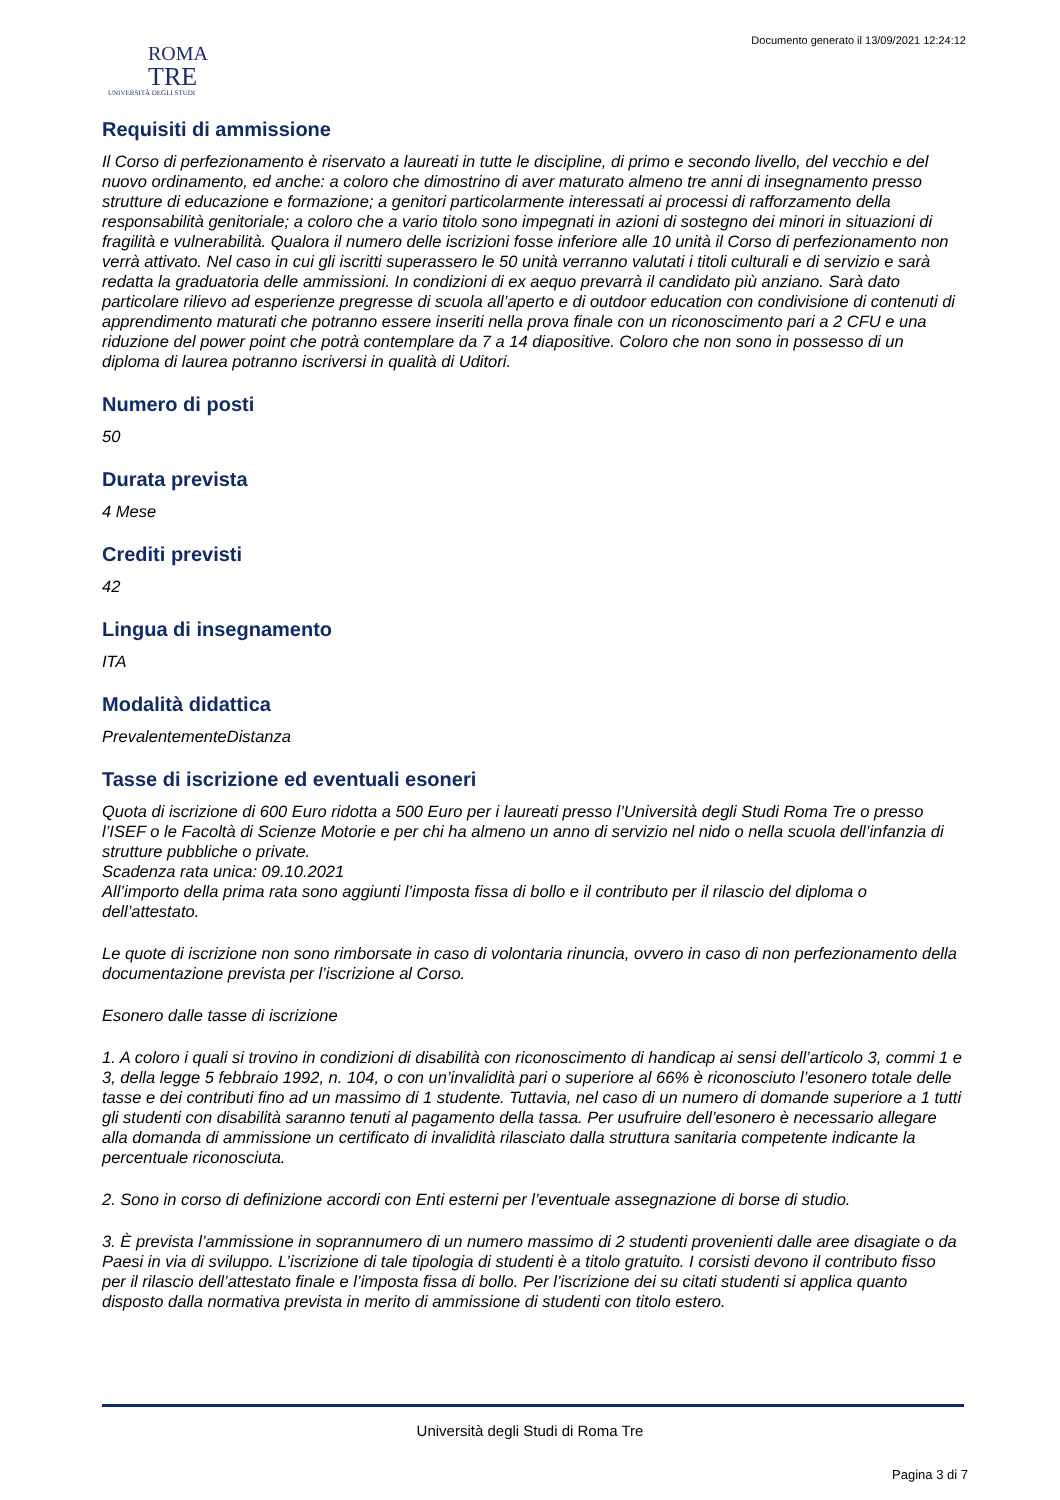Documento generato il 13/09/2021 12:24:12
ROMA
TRE
UNIVERSITÀ DEGLI STUDI
Requisiti di ammissione
Il Corso di perfezionamento è riservato a laureati in tutte le discipline, di primo e secondo livello, del vecchio e del nuovo ordinamento, ed anche: a coloro che dimostrino di aver maturato almeno tre anni di insegnamento presso strutture di educazione e formazione; a genitori particolarmente interessati ai processi di rafforzamento della responsabilità genitoriale; a coloro che a vario titolo sono impegnati in azioni di sostegno dei minori in situazioni di fragilità e vulnerabilità. Qualora il numero delle iscrizioni fosse inferiore alle 10 unità il Corso di perfezionamento non verrà attivato. Nel caso in cui gli iscritti superassero le 50 unità verranno valutati i titoli culturali e di servizio e sarà redatta la graduatoria delle ammissioni. In condizioni di ex aequo prevarrà il candidato più anziano. Sarà dato particolare rilievo ad esperienze pregresse di scuola all’aperto e di outdoor education con condivisione di contenuti di apprendimento maturati che potranno essere inseriti nella prova finale con un riconoscimento pari a 2 CFU e una riduzione del power point che potrà contemplare da 7 a 14 diapositive. Coloro che non sono in possesso di un diploma di laurea potranno iscriversi in qualità di Uditori.
Numero di posti
50
Durata prevista
4 Mese
Crediti previsti
42
Lingua di insegnamento
ITA
Modalità didattica
PrevalentementeDistanza
Tasse di iscrizione ed eventuali esoneri
Quota di iscrizione di 600 Euro ridotta a 500 Euro per i laureati presso l’Università degli Studi Roma Tre o presso l’ISEF o le Facoltà di Scienze Motorie e per chi ha almeno un anno di servizio nel nido o nella scuola dell’infanzia di strutture pubbliche o private.
Scadenza rata unica: 09.10.2021
All’importo della prima rata sono aggiunti l’imposta fissa di bollo e il contributo per il rilascio del diploma o dell’attestato.
Le quote di iscrizione non sono rimborsate in caso di volontaria rinuncia, ovvero in caso di non perfezionamento della documentazione prevista per l’iscrizione al Corso.
Esonero dalle tasse di iscrizione
1. A coloro i quali si trovino in condizioni di disabilità con riconoscimento di handicap ai sensi dell’articolo 3, commi 1 e 3, della legge 5 febbraio 1992, n. 104, o con un’invalidità pari o superiore al 66% è riconosciuto l’esonero totale delle tasse e dei contributi fino ad un massimo di 1 studente. Tuttavia, nel caso di un numero di domande superiore a 1 tutti gli studenti con disabilità saranno tenuti al pagamento della tassa. Per usufruire dell’esonero è necessario allegare alla domanda di ammissione un certificato di invalidità rilasciato dalla struttura sanitaria competente indicante la percentuale riconosciuta.
2. Sono in corso di definizione accordi con Enti esterni per l’eventuale assegnazione di borse di studio.
3. È prevista l’ammissione in soprannumero di un numero massimo di 2 studenti provenienti dalle aree disagiate o da Paesi in via di sviluppo. L’iscrizione di tale tipologia di studenti è a titolo gratuito. I corsisti devono il contributo fisso per il rilascio dell’attestato finale e l’imposta fissa di bollo. Per l’iscrizione dei su citati studenti si applica quanto disposto dalla normativa prevista in merito di ammissione di studenti con titolo estero.
Università degli Studi di Roma Tre
Pagina 3 di 7